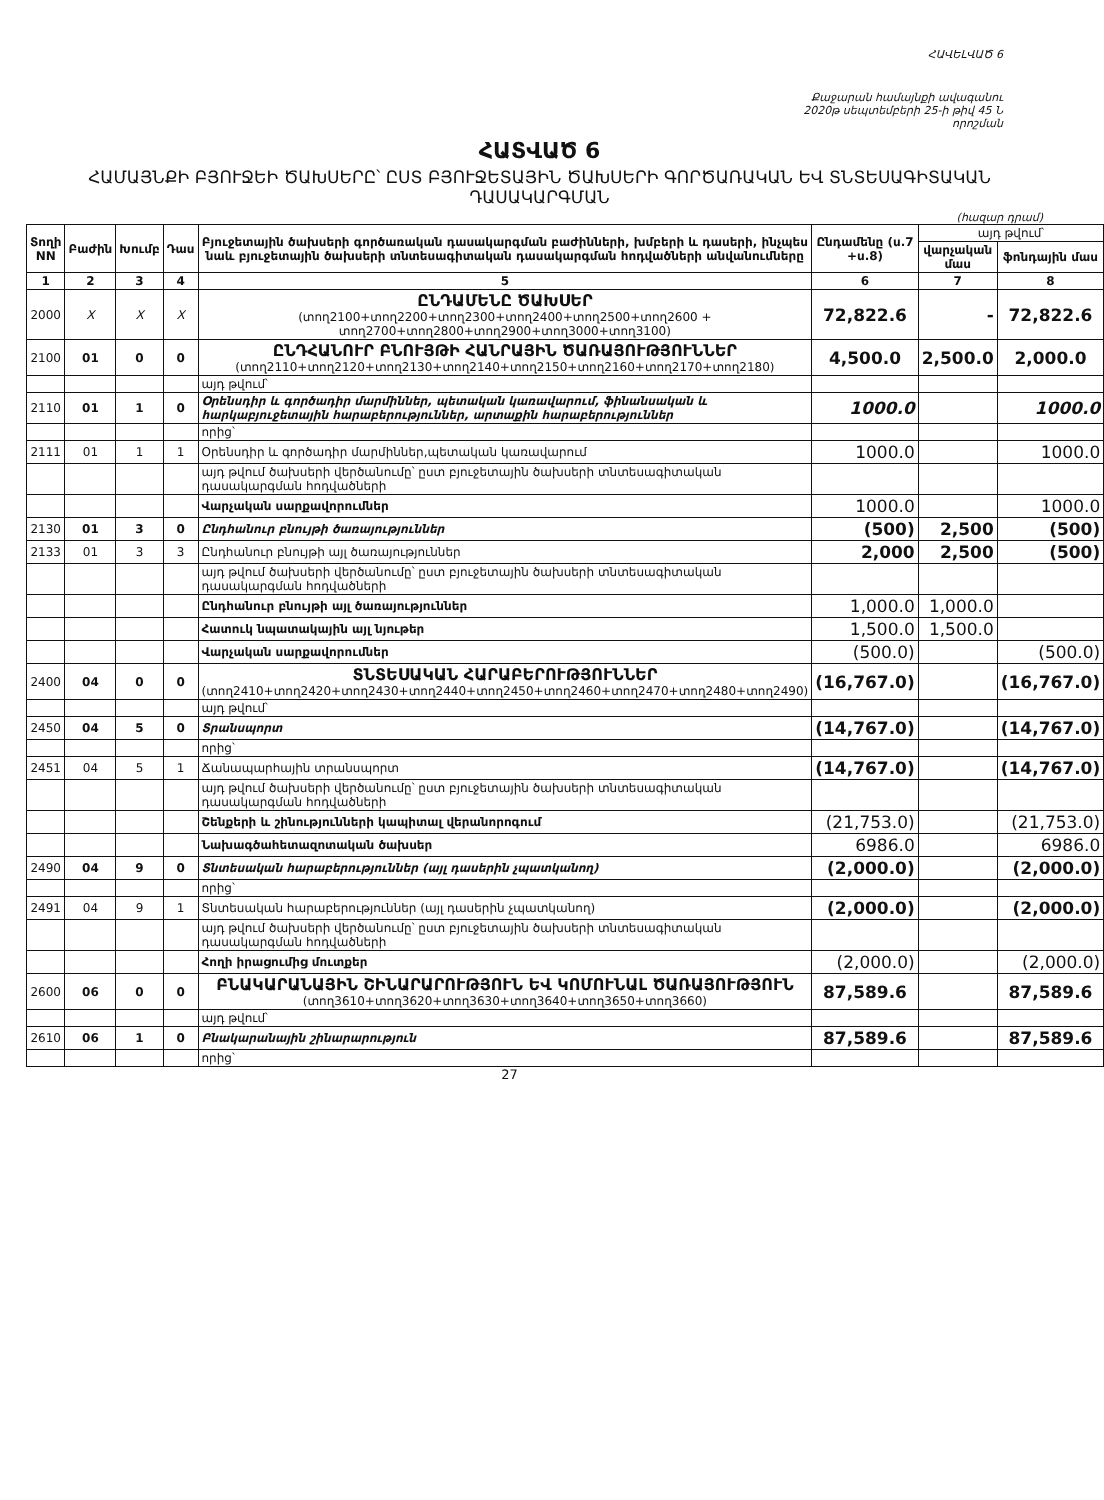ՀԱՎԵԼՎԱԾ 6
Քաջարան համայնքի ավագանու
2020թ սեպտեմբերի 25-ի թիվ 45 Ն
որոշման
ՀԱՏՎԱԾ 6
ՀԱՄԱՅՆՔԻ ԲՅՈՒՋԵԻ ԾԱԽՍԵՐԸ՝ ԸՍՏ ԲՅՈՒՋԵՏԱՅԻՆ ԾԱԽՍԵՐԻ ԳՈՐԾԱՌԱԿԱՆ ԵՎ ՏՆՏԵՍԱԳԻՏԱԿԱՆ ԴԱՍԱԿԱՐԳՄԱՆ
(հազար դրամ)
| Տողի NN | Բաժին | Խումբ | Դաս | Բյուջետային ծախսերի գործառական դասակարգման բաժինների, խմբերի և դասերի, ինչպես նաև բյուջետային ծախսերի տնտեսագիտական դասակարգման հոդվածների անվանումները | Ընդամենը (ս.7 +ս.8) | այդ թվում՝ | |
| --- | --- | --- | --- | --- | --- | --- | --- |
| | | | | | | վարչական մաս | ֆոնդային մաս |
| 1 | 2 | 3 | 4 | 5 | 6 | 7 | 8 |
| 2000 | X | X | X | ԸՆԴԱՄԵՆԸ ԾԱԽՍԵՐ (տող2100+տող2200+տող2300+տող2400+տող2500+տող2600 + տող2700+տող2800+տող2900+տող3000+տող3100) | 72,822.6 | - | 72,822.6 |
| 2100 | 01 | 0 | 0 | ԸՆԴՀԱՆՈՒՐ ԲՆՈՒՅԹԻ ՀԱՆՐԱՅԻՆ ԾԱՌԱՅՈՒԹՅՈՒՆՆԵՐ (տող2110+տող2120+տող2130+տող2140+տող2150+տող2160+տող2170+տող2180) | 4,500.0 | 2,500.0 | 2,000.0 |
| | | | | այդ թվում՝ | | | |
| 2110 | 01 | 1 | 0 | Օրենսդիր և գործադիր մարմիններ, պետական կառավարում, ֆինանսական և հարկաբյուջետային հարաբերություններ, արտաքին հարաբերություններ | 1000.0 | | 1000.0 |
| | | | | որից՝ | | | |
| 2111 | 01 | 1 | 1 | Օրենսդիր և գործադիր մարմիններ,պետական կառավարում | 1000.0 | | 1000.0 |
| | | | | այդ թվում ծախսերի վերծանումը՝ ըստ բյուջետային ծախսերի տնտեսագիտական դասակարգման հոդվածների | | | |
| | | | | Վարչական սարքավորումներ | 1000.0 | | 1000.0 |
| 2130 | 01 | 3 | 0 | Ընդհանուր բնույթի ծառայություններ | (500) | 2,500 | (500) |
| 2133 | 01 | 3 | 3 | Ընդհանուր բնույթի այլ ծառայություններ | 2,000 | 2,500 | (500) |
| | | | | այդ թվում ծախսերի վերծանումը՝ ըստ բյուջետային ծախսերի տնտեսագիտական դասակարգման հոդվածների | | | |
| | | | | Ընդհանուր բնույթի այլ ծառայություններ | 1,000.0 | 1,000.0 | |
| | | | | Հատուկ նպատակային այլ նյութեր | 1,500.0 | 1,500.0 | |
| | | | | Վարչական սարքավորումներ | (500.0) | | (500.0) |
| 2400 | 04 | 0 | 0 | ՏՆՏԵՍԱԿԱՆ ՀԱՐԱԲԵՐՈՒԹՅՈՒՆՆԵՐ (տող2410+տող2420+տող2430+տող2440+տող2450+տող2460+տող2470+տող2480+տող2490) | (16,767.0) | | (16,767.0) |
| | | | | այդ թվում՝ | | | |
| 2450 | 04 | 5 | 0 | Տրանսպորտ | (14,767.0) | | (14,767.0) |
| | | | | որից՝ | | | |
| 2451 | 04 | 5 | 1 | Ճանապարհային տրանսպորտ | (14,767.0) | | (14,767.0) |
| | | | | այդ թվում ծախսերի վերծանումը՝ ըստ բյուջետային ծախսերի տնտեսագիտական դասակարգման հոդվածների | | | |
| | | | | Շենքերի և շինությունների կապիտալ վերանորոգում | (21,753.0) | | (21,753.0) |
| | | | | Նախագծահետազոտական ծախսեր | 6986.0 | | 6986.0 |
| 2490 | 04 | 9 | 0 | Տնտեսական հարաբերություններ (այլ դասերին չպատկանող) | (2,000.0) | | (2,000.0) |
| | | | | որից՝ | | | |
| 2491 | 04 | 9 | 1 | Տնտեսական հարաբերություններ (այլ դասերին չպատկանող) | (2,000.0) | | (2,000.0) |
| | | | | այդ թվում ծախսերի վերծանումը՝ ըստ բյուջետային ծախսերի տնտեսագիտական դասակարգման հոդվածների | | | |
| | | | | Հողի իրացումից մուտքեր | (2,000.0) | | (2,000.0) |
| 2600 | 06 | 0 | 0 | ԲՆԱԿԱՐԱՆԱՅԻՆ ՇԻՆԱՐԱՐՈՒԹՅՈՒՆ ԵՎ ԿՈՄՈՒՆԱԼ ԾԱՌԱՅՈՒԹՅՈՒՆ (տող3610+տող3620+տող3630+տող3640+տող3650+տող3660) | 87,589.6 | | 87,589.6 |
| | | | | այդ թվում՝ | | | |
| 2610 | 06 | 1 | 0 | Բնակարանային շինարարություն | 87,589.6 | | 87,589.6 |
| | | | | որից՝ | | | |
27